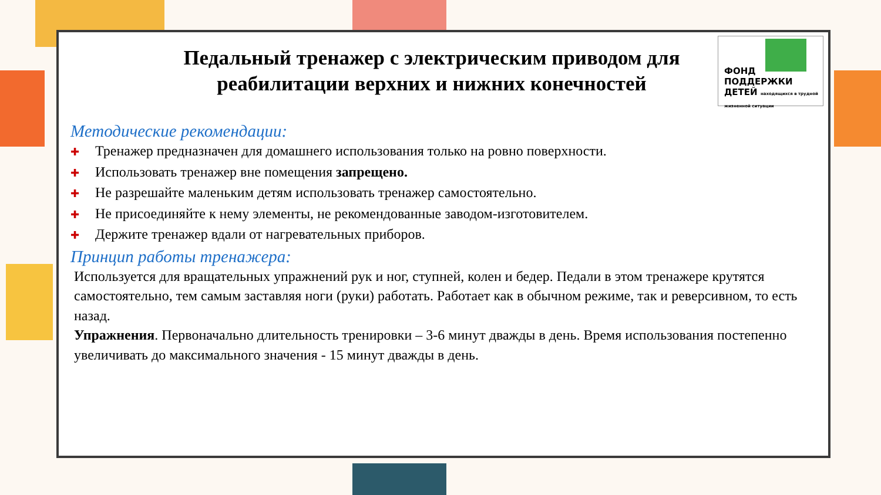ФОНД
ПОДДЕРЖКИ
ДЕТЕЙ находящихся в трудной жизненной ситуации
Педальный тренажер с электрическим приводом для реабилитации верхних и нижних конечностей
Методические рекомендации:
✚ Тренажер предназначен для домашнего использования только на ровно поверхности.
✚ Использовать тренажер вне помещения запрещено.
✚ Не разрешайте маленьким детям использовать тренажер самостоятельно.
✚ Не присоединяйте к нему элементы, не рекомендованные заводом-изготовителем.
✚ Держите тренажер вдали от нагревательных приборов.
Принцип работы тренажера:
Используется для вращательных упражнений рук и ног, ступней, колен и бедер. Педали в этом тренажере крутятся самостоятельно, тем самым заставляя ноги (руки) работать. Работает как в обычном режиме, так и реверсивном, то есть назад.
Упражнения. Первоначально длительность тренировки – 3-6 минут дважды в день. Время использования постепенно увеличивать до максимального значения - 15 минут дважды в день.